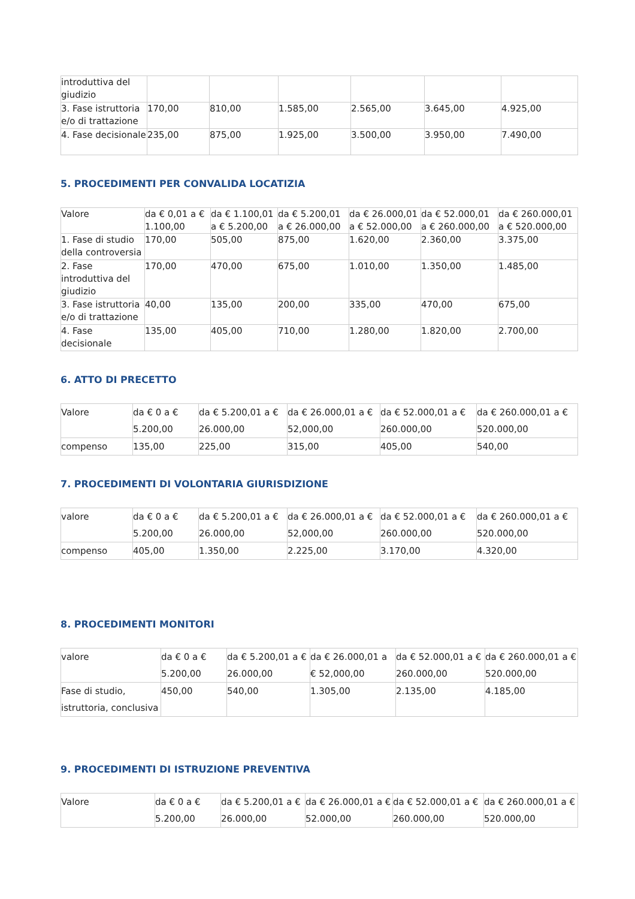| introduttiva del giudizio | | | | | | |
| 3. Fase istruttoria e/o di trattazione | 170,00 | 810,00 | 1.585,00 | 2.565,00 | 3.645,00 | 4.925,00 |
| 4. Fase decisionale | 235,00 | 875,00 | 1.925,00 | 3.500,00 | 3.950,00 | 7.490,00 |
5. PROCEDIMENTI PER CONVALIDA LOCATIZIA
| Valore | da € 0,01 a € 1.100,00 | da € 1.100,01 a € 5.200,00 | da € 5.200,01 a € 26.000,00 | da € 26.000,01 a € 52.000,00 | da € 52.000,01 a € 260.000,00 | da € 260.000,01 a € 520.000,00 |
| 1. Fase di studio della controversia | 170,00 | 505,00 | 875,00 | 1.620,00 | 2.360,00 | 3.375,00 |
| 2. Fase introduttiva del giudizio | 170,00 | 470,00 | 675,00 | 1.010,00 | 1.350,00 | 1.485,00 |
| 3. Fase istruttoria e/o di trattazione | 40,00 | 135,00 | 200,00 | 335,00 | 470,00 | 675,00 |
| 4. Fase decisionale | 135,00 | 405,00 | 710,00 | 1.280,00 | 1.820,00 | 2.700,00 |
6. ATTO DI PRECETTO
| Valore | da € 0 a € 5.200,00 | da € 5.200,01 a € 26.000,00 | da € 26.000,01 a € 52,000,00 | da € 52.000,01 a € 260.000,00 | da € 260.000,01 a € 520.000,00 |
| compenso | 135,00 | 225,00 | 315,00 | 405,00 | 540,00 |
7. PROCEDIMENTI DI VOLONTARIA GIURISDIZIONE
| valore | da € 0 a € 5.200,00 | da € 5.200,01 a € 26.000,00 | da € 26.000,01 a € 52,000,00 | da € 52.000,01 a € 260.000,00 | da € 260.000,01 a € 520.000,00 |
| compenso | 405,00 | 1.350,00 | 2.225,00 | 3.170,00 | 4.320,00 |
8. PROCEDIMENTI MONITORI
| valore | da € 0 a € 5.200,00 | da € 5.200,01 a € 26.000,00 | da € 26.000,01 a € 52,000,00 | da € 52.000,01 a € 260.000,00 | da € 260.000,01 a € 520.000,00 |
| Fase di studio, istruttoria, conclusiva | 450,00 | 540,00 | 1.305,00 | 2.135,00 | 4.185,00 |
9. PROCEDIMENTI DI ISTRUZIONE PREVENTIVA
| Valore | da € 0 a € 5.200,00 | da € 5.200,01 a € 26.000,00 | da € 26.000,01 a € 52.000,00 | da € 52.000,01 a € 260.000,00 | da € 260.000,01 a € 520.000,00 |